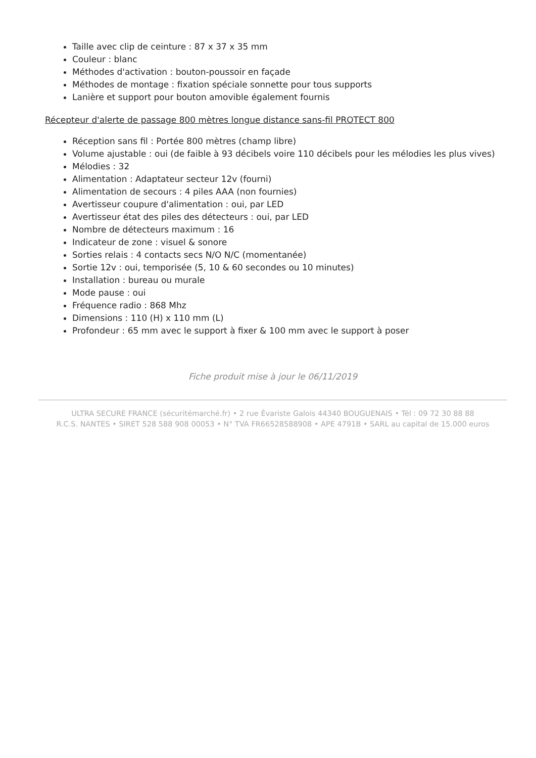Taille avec clip de ceinture : 87 x 37 x 35 mm
Couleur : blanc
Méthodes d'activation : bouton-poussoir en façade
Méthodes de montage : fixation spéciale sonnette pour tous supports
Lanière et support pour bouton amovible également fournis
Récepteur d'alerte de passage 800 mètres longue distance sans-fil PROTECT 800
Réception sans fil : Portée 800 mètres (champ libre)
Volume ajustable : oui (de faible à 93 décibels voire 110 décibels pour les mélodies les plus vives)
Mélodies : 32
Alimentation : Adaptateur secteur 12v (fourni)
Alimentation de secours : 4 piles AAA (non fournies)
Avertisseur coupure d'alimentation : oui, par LED
Avertisseur état des piles des détecteurs : oui, par LED
Nombre de détecteurs maximum : 16
Indicateur de zone : visuel & sonore
Sorties relais : 4 contacts secs N/O N/C (momentanée)
Sortie 12v : oui, temporisée (5, 10 & 60 secondes ou 10 minutes)
Installation : bureau ou murale
Mode pause : oui
Fréquence radio : 868 Mhz
Dimensions : 110 (H) x 110 mm (L)
Profondeur : 65 mm avec le support à fixer & 100 mm avec le support à poser
Fiche produit mise à jour le 06/11/2019
ULTRA SECURE FRANCE (sécuritémarché.fr) • 2 rue Évariste Galois 44340 BOUGUENAIS • Tél : 09 72 30 88 88
R.C.S. NANTES • SIRET 528 588 908 00053 • N° TVA FR66528588908 • APE 4791B • SARL au capital de 15.000 euros